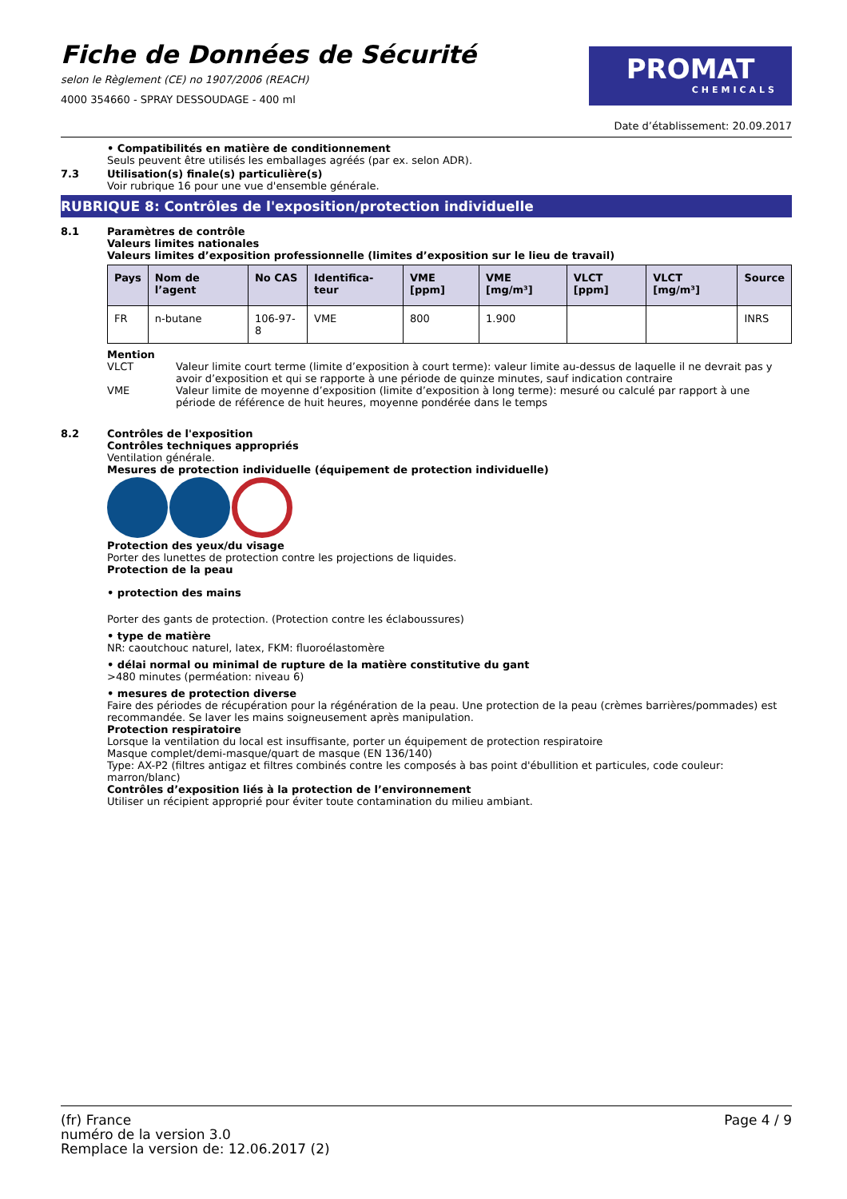Fiche de Données de Sécurité
selon le Règlement (CE) no 1907/2006 (REACH)
4000 354660 - SPRAY DESSOUDAGE - 400 ml
PROMAT
CHEMICALS
Date d’établissement: 20.09.2017
• Compatibilités en matière de conditionnement
Seuls peuvent être utilisés les emballages agréés (par ex. selon ADR).
7.3 Utilisation(s) finale(s) particulière(s)
Voir rubrique 16 pour une vue d'ensemble générale.
RUBRIQUE 8: Contrôles de l'exposition/protection individuelle
8.1 Paramètres de contrôle
Valeurs limites nationales
Valeurs limites d’exposition professionnelle (limites d’exposition sur le lieu de travail)
| Pays | Nom de l’agent | No CAS | Identifica-teur | VME [ppm] | VME [mg/m³] | VLCT [ppm] | VLCT [mg/m³] | Source |
| --- | --- | --- | --- | --- | --- | --- | --- | --- |
| FR | n-butane | 106-97-8 | VME | 800 | 1.900 | | | INRS |
Mention
VLCT Valeur limite court terme (limite d’exposition à court terme): valeur limite au-dessus de laquelle il ne devrait pas y avoir d’exposition et qui se rapporte à une période de quinze minutes, sauf indication contraire
VME Valeur limite de moyenne d’exposition (limite d’exposition à long terme): mesuré ou calculé par rapport à une période de référence de huit heures, moyenne pondérée dans le temps
8.2 Contrôles de l'exposition
Contrôles techniques appropriés
Ventilation générale.
Mesures de protection individuelle (équipement de protection individuelle)
Protection des yeux/du visage
Porter des lunettes de protection contre les projections de liquides.
Protection de la peau
• protection des mains
Porter des gants de protection. (Protection contre les éclaboussures)
• type de matière
NR: caoutchouc naturel, latex, FKM: fluoroélastomère
• délai normal ou minimal de rupture de la matière constitutive du gant
>480 minutes (perméation: niveau 6)
• mesures de protection diverse
Faire des périodes de récupération pour la régénération de la peau. Une protection de la peau (crèmes barrières/pommades) est recommandée. Se laver les mains soigneusement après manipulation.
Protection respiratoire
Lorsque la ventilation du local est insuffisante, porter un équipement de protection respiratoire
Masque complet/demi-masque/quart de masque (EN 136/140)
Type: AX-P2 (filtres antigaz et filtres combinés contre les composés à bas point d'ébullition et particules, code couleur: marron/blanc)
Contrôles d’exposition liés à la protection de l’environnement
Utiliser un récipient approprié pour éviter toute contamination du milieu ambiant.
(fr) France
numéro de la version 3.0
Remplace la version de: 12.06.2017 (2)
Page 4 / 9